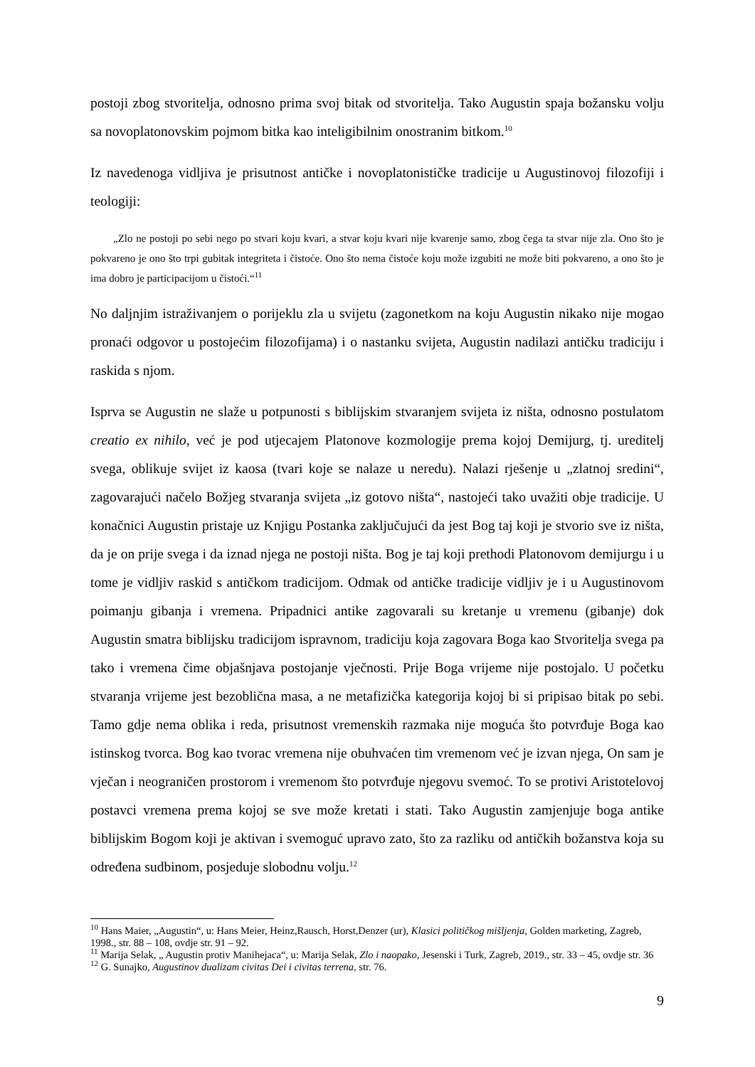postoji zbog stvoritelja, odnosno prima svoj bitak od stvoritelja. Tako Augustin spaja božansku volju sa novoplatonovskim pojmom bitka kao inteligibilnim onostranim bitkom.<sup>10</sup>
Iz navedenoga vidljiva je prisutnost antičke i novoplatonističke tradicije u Augustinovoj filozofiji i teologiji:
„Zlo ne postoji po sebi nego po stvari koju kvari, a stvar koju kvari nije kvarenje samo, zbog čega ta stvar nije zla. Ono što je pokvareno je ono što trpi gubitak integriteta i čistoće. Ono što nema čistoće koju može izgubiti ne može biti pokvareno, a ono što je ima dobro je participacijom u čistoći.“<sup>11</sup>
No daljnjim istraživanjem o porijeklu zla u svijetu (zagonetkom na koju Augustin nikako nije mogao pronaći odgovor u postojećim filozofijama) i o nastanku svijeta, Augustin nadilazi antičku tradiciju i raskida s njom.
Isprva se Augustin ne slaže u potpunosti s biblijskim stvaranjem svijeta iz ništa, odnosno postulatom creatio ex nihilo, već je pod utjecajem Platonove kozmologije prema kojoj Demijurg, tj. ureditelj svega, oblikuje svijet iz kaosa (tvari koje se nalaze u neredu). Nalazi rješenje u „zlatnoj sredini“, zagovarajući načelo Božjeg stvaranja svijeta „iz gotovo ništa“, nastojeći tako uvažiti obje tradicije. U konačnici Augustin pristaje uz Knjigu Postanka zaključujući da jest Bog taj koji je stvorio sve iz ništa, da je on prije svega i da iznad njega ne postoji ništa. Bog je taj koji prethodi Platonovom demijurgu i u tome je vidljiv raskid s antičkom tradicijom. Odmak od antičke tradicije vidljiv je i u Augustinovom poimanju gibanja i vremena. Pripadnici antike zagovarali su kretanje u vremenu (gibanje) dok Augustin smatra biblijsku tradicijom ispravnom, tradiciju koja zagovara Boga kao Stvoritelja svega pa tako i vremena čime objašnjava postojanje vječnosti. Prije Boga vrijeme nije postojalo. U početku stvaranja vrijeme jest bezoblična masa, a ne metafizička kategorija kojoj bi si pripisao bitak po sebi. Tamo gdje nema oblika i reda, prisutnost vremenskih razmaka nije moguća što potvrđuje Boga kao istinskog tvorca. Bog kao tvorac vremena nije obuhvaćen tim vremenom već je izvan njega, On sam je vječan i neograničen prostorom i vremenom što potvrđuje njegovu svemoć. To se protivi Aristotelovoj postavci vremena prema kojoj se sve može kretati i stati. Tako Augustin zamjenjuje boga antike biblijskim Bogom koji je aktivan i svemoguć upravo zato, što za razliku od antičkih božanstva koja su određena sudbinom, posjeduje slobodnu volju.<sup>12</sup>
<sup>10</sup> Hans Maier, „Augustin“, u: Hans Meier, Heinz,Rausch, Horst,Denzer (ur), Klasici političkog mišljenja, Golden marketing, Zagreb, 1998., str. 88 – 108, ovdje str. 91 – 92.
<sup>11</sup> Marija Selak, „ Augustin protiv Manihejaca“, u: Marija Selak, Zlo i naopako, Jesenski i Turk, Zagreb, 2019., str. 33 – 45, ovdje str. 36
<sup>12</sup> G. Sunajko, Augustinov dualizam civitas Dei i civitas terrena, str. 76.
9